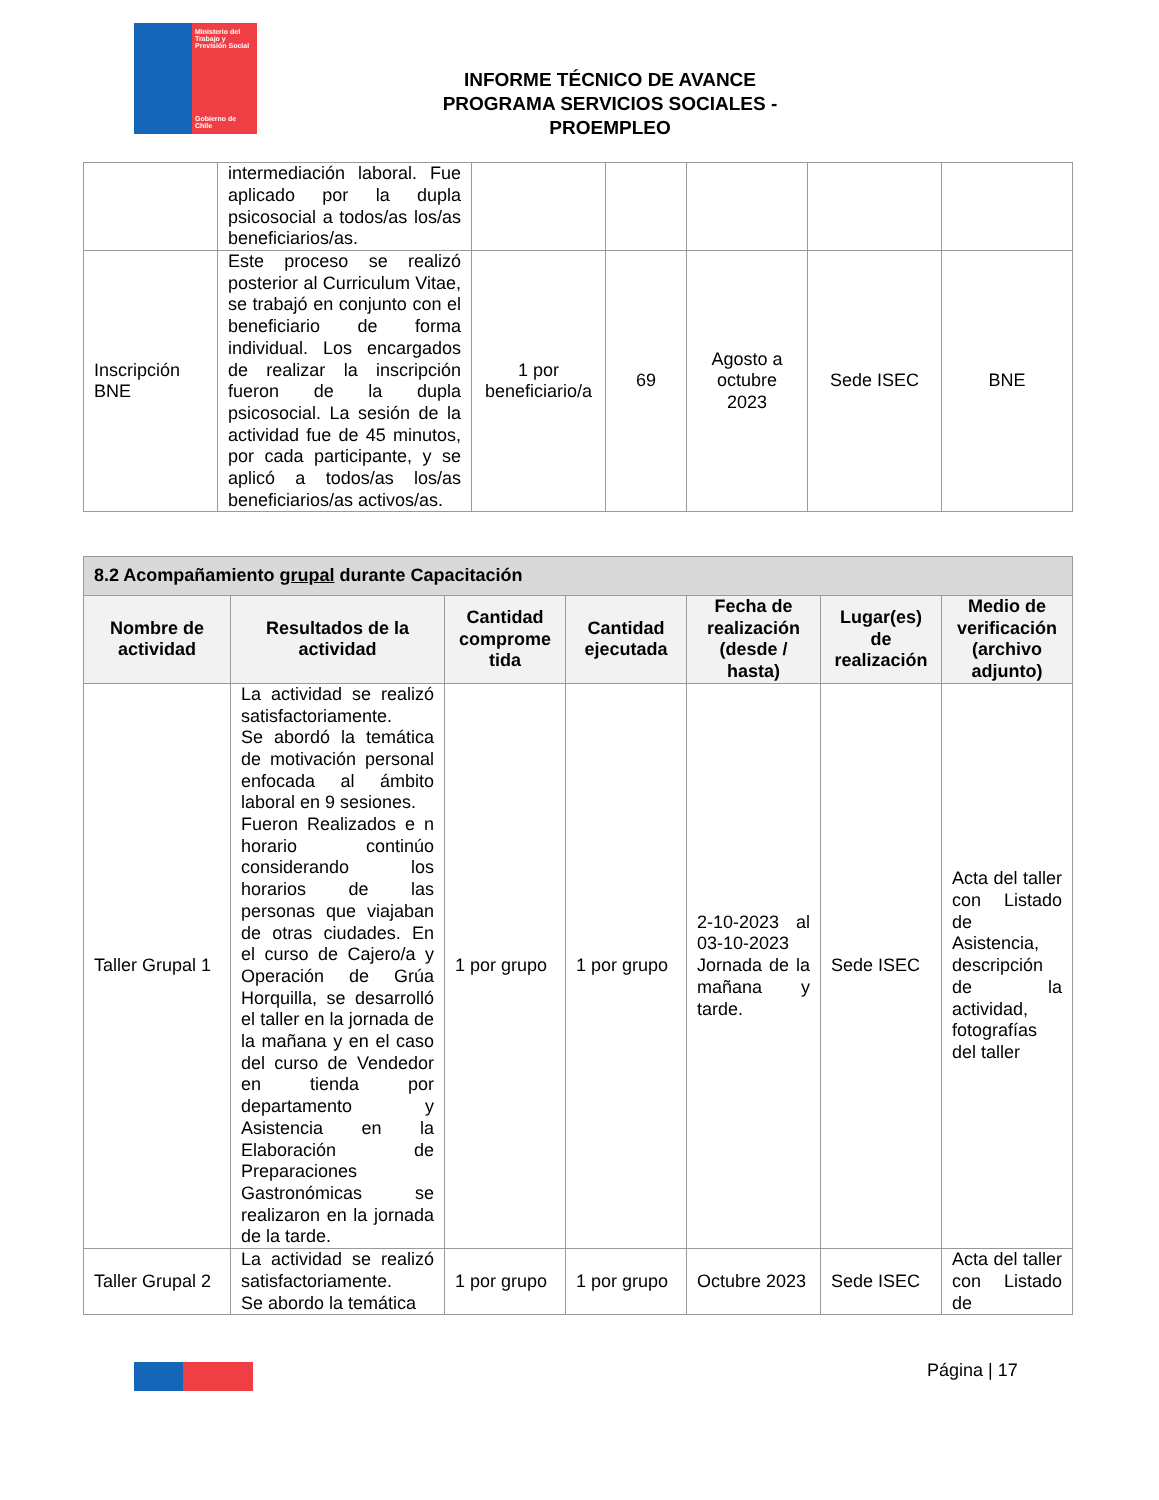Ministerio del Trabajo y Previsión Social
Gobierno de Chile
INFORME TÉCNICO DE AVANCE
PROGRAMA SERVICIOS SOCIALES - PROEMPLEO
| | intermediación laboral. Fue aplicado por la dupla psicosocial a todos/as los/as beneficiarios/as. | | | | | |
| Inscripción BNE | Este proceso se realizó posterior al Curriculum Vitae, se trabajó en conjunto con el beneficiario de forma individual. Los encargados de realizar la inscripción fueron de la dupla psicosocial. La sesión de la actividad fue de 45 minutos, por cada participante, y se aplicó a todos/as los/as beneficiarios/as activos/as. | 1 por beneficiario/a | 69 | Agosto a octubre 2023 | Sede ISEC | BNE |
| 8.2 Acompañamiento grupal durante Capacitación | | | | | | |
| --- | --- | --- | --- | --- | --- | --- |
| Nombre de actividad | Resultados de la actividad | Cantidad comprome tida | Cantidad ejecutada | Fecha de realización (desde / hasta) | Lugar(es) de realización | Medio de verificación (archivo adjunto) |
| Taller Grupal 1 | La actividad se realizó satisfactoriamente. Se abordó la temática de motivación personal enfocada al ámbito laboral en 9 sesiones. Fueron Realizados e n horario continúo considerando los horarios de las personas que viajaban de otras ciudades. En el curso de Cajero/a y Operación de Grúa Horquilla, se desarrolló el taller en la jornada de la mañana y en el caso del curso de Vendedor en tienda por departamento y Asistencia en la Elaboración de Preparaciones Gastronómicas se realizaron en la jornada de la tarde. | 1 por grupo | 1 por grupo | 2-10-2023 al 03-10-2023 Jornada de la mañana y tarde. | Sede ISEC | Acta del taller con Listado de Asistencia, descripción de la actividad, fotografías del taller |
| Taller Grupal 2 | La actividad se realizó satisfactoriamente. Se abordo la temática | 1 por grupo | 1 por grupo | Octubre 2023 | Sede ISEC | Acta del taller con Listado de |
Página | 17